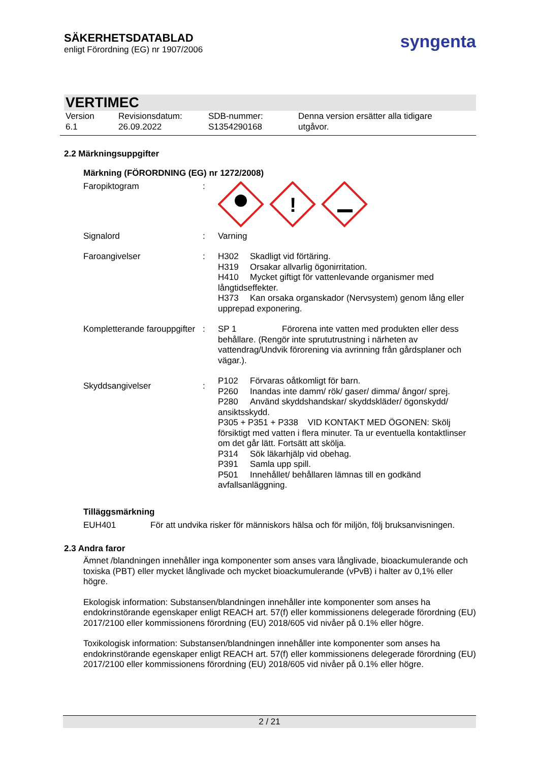SÄKERHETSDATABLAD
enligt Förordning (EG) nr 1907/2006
syngenta
VERTIMEC
Version
6.1
Revisionsdatum:
26.09.2022
SDB-nummer:
S1354290168
Denna version ersätter alla tidigare
utgåvor.
2.2 Märkningsuppgifter
Märkning (FÖRORDNING (EG) nr 1272/2008)
| Faropiktogram | : | ! |
| Signalord | : | Varning |
| Faroangivelser | : | H302 Skadligt vid förtäring. H319 Orsakar allvarlig ögonirritation. H410 Mycket giftigt för vattenlevande organismer med långtidseffekter. H373 Kan orsaka organskador (Nervsystem) genom lång eller upprepad exponering. |
| Kompletterande farouppgifter | : | SP 1 Förorena inte vatten med produkten eller dess behållare. (Rengör inte sprututrustning i närheten av vattendrag/Undvik förorening via avrinning från gårdsplaner och vägar.). |
| Skyddsangivelser | : | P102 Förvaras oåtkomligt för barn. P260 Inandas inte damm/ rök/ gaser/ dimma/ ångor/ sprej. P280 Använd skyddshandskar/ skyddskläder/ ögonskydd/ ansiktsskydd. P305 + P351 + P338 VID KONTAKT MED ÖGONEN: Skölj försiktigt med vatten i flera minuter. Ta ur eventuella kontaktlinser om det går lätt. Fortsätt att skölja. P314 Sök läkarhjälp vid obehag. P391 Samla upp spill. P501 Innehållet/ behållaren lämnas till en godkänd avfallsanläggning. |
Tilläggsmärkning
EUH401 För att undvika risker för människors hälsa och för miljön, följ bruksanvisningen.
2.3 Andra faror
Ämnet /blandningen innehåller inga komponenter som anses vara långlivade, bioackumulerande och toxiska (PBT) eller mycket långlivade och mycket bioackumulerande (vPvB) i halter av 0,1% eller högre.
Ekologisk information: Substansen/blandningen innehåller inte komponenter som anses ha endokrinstörande egenskaper enligt REACH art. 57(f) eller kommissionens delegerade förordning (EU) 2017/2100 eller kommissionens förordning (EU) 2018/605 vid nivåer på 0.1% eller högre.
Toxikologisk information: Substansen/blandningen innehåller inte komponenter som anses ha endokrinstörande egenskaper enligt REACH art. 57(f) eller kommissionens delegerade förordning (EU) 2017/2100 eller kommissionens förordning (EU) 2018/605 vid nivåer på 0.1% eller högre.
2 / 21